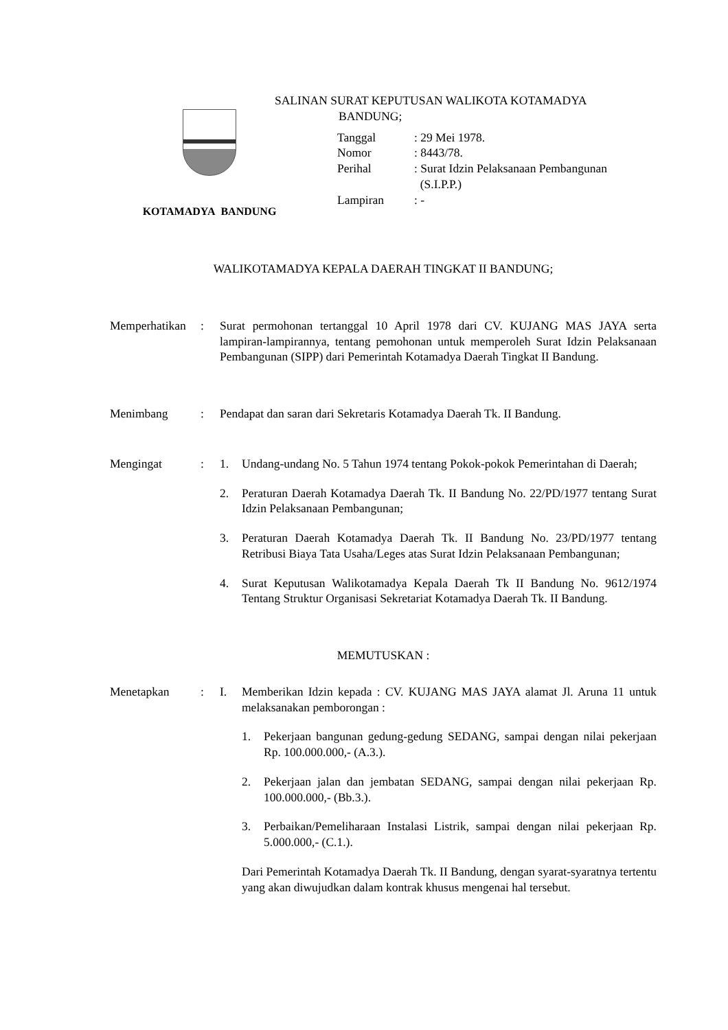KOTAMADYA BANDUNG
SALINAN SURAT KEPUTUSAN WALIKOTA KOTAMADYA
BANDUNG;
| Tanggal | : 29 Mei 1978. |
| Nomor | : 8443/78. |
| Perihal | : Surat Idzin Pelaksanaan Pembangunan (S.I.P.P.) |
| Lampiran | : - |
WALIKOTAMADYA KEPALA DAERAH TINGKAT II BANDUNG;
Memperhatikan
: Surat permohonan tertanggal 10 April 1978 dari CV. KUJANG MAS JAYA serta lampiran-lampirannya, tentang pemohonan untuk memperoleh Surat Idzin Pelaksanaan Pembangunan (SIPP) dari Pemerintah Kotamadya Daerah Tingkat II Bandung.
Menimbang : Pendapat dan saran dari Sekretaris Kotamadya Daerah Tk. II Bandung.
Mengingat : 1. Undang-undang No. 5 Tahun 1974 tentang Pokok-pokok Pemerintahan di Daerah;
2. Peraturan Daerah Kotamadya Daerah Tk. II Bandung No. 22/PD/1977 tentang Surat Idzin Pelaksanaan Pembangunan;
3. Peraturan Daerah Kotamadya Daerah Tk. II Bandung No. 23/PD/1977 tentang Retribusi Biaya Tata Usaha/Leges atas Surat Idzin Pelaksanaan Pembangunan;
4. Surat Keputusan Walikotamadya Kepala Daerah Tk II Bandung No. 9612/1974 Tentang Struktur Organisasi Sekretariat Kotamadya Daerah Tk. II Bandung.
MEMUTUSKAN :
Menetapkan : I. Memberikan Idzin kepada : CV. KUJANG MAS JAYA alamat Jl. Aruna 11 untuk melaksanakan pemborongan :
1. Pekerjaan bangunan gedung-gedung SEDANG, sampai dengan nilai pekerjaan Rp. 100.000.000,- (A.3.).
2. Pekerjaan jalan dan jembatan SEDANG, sampai dengan nilai pekerjaan Rp. 100.000.000,- (Bb.3.).
3. Perbaikan/Pemeliharaan Instalasi Listrik, sampai dengan nilai pekerjaan Rp. 5.000.000,- (C.1.).
Dari Pemerintah Kotamadya Daerah Tk. II Bandung, dengan syarat-syaratnya tertentu yang akan diwujudkan dalam kontrak khusus mengenai hal tersebut.